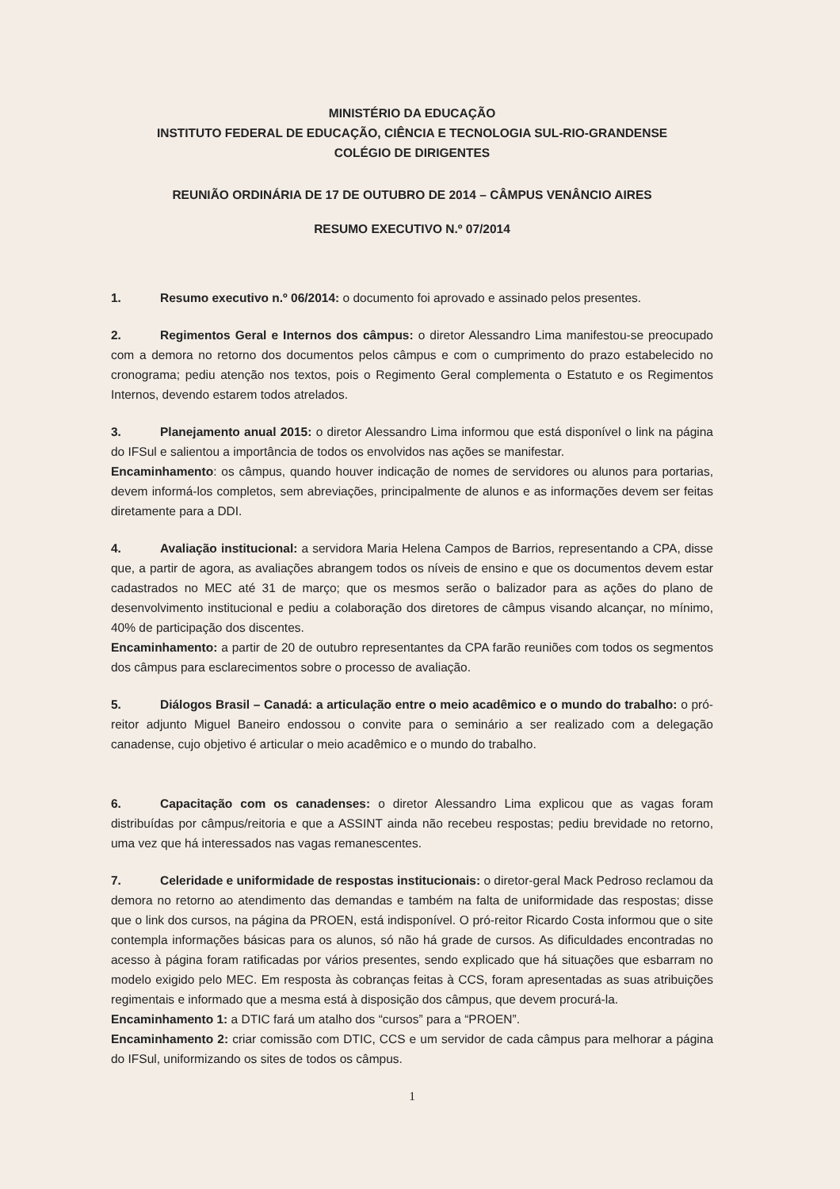MINISTÉRIO DA EDUCAÇÃO
INSTITUTO FEDERAL DE EDUCAÇÃO, CIÊNCIA E TECNOLOGIA SUL-RIO-GRANDENSE
COLÉGIO DE DIRIGENTES
REUNIÃO ORDINÁRIA DE 17 DE OUTUBRO DE 2014 – CÂMPUS VENÂNCIO AIRES
RESUMO EXECUTIVO N.º 07/2014
1. Resumo executivo n.º 06/2014: o documento foi aprovado e assinado pelos presentes.
2. Regimentos Geral e Internos dos câmpus: o diretor Alessandro Lima manifestou-se preocupado com a demora no retorno dos documentos pelos câmpus e com o cumprimento do prazo estabelecido no cronograma; pediu atenção nos textos, pois o Regimento Geral complementa o Estatuto e os Regimentos Internos, devendo estarem todos atrelados.
3. Planejamento anual 2015: o diretor Alessandro Lima informou que está disponível o link na página do IFSul e salientou a importância de todos os envolvidos nas ações se manifestar.
Encaminhamento: os câmpus, quando houver indicação de nomes de servidores ou alunos para portarias, devem informá-los completos, sem abreviações, principalmente de alunos e as informações devem ser feitas diretamente para a DDI.
4. Avaliação institucional: a servidora Maria Helena Campos de Barrios, representando a CPA, disse que, a partir de agora, as avaliações abrangem todos os níveis de ensino e que os documentos devem estar cadastrados no MEC até 31 de março; que os mesmos serão o balizador para as ações do plano de desenvolvimento institucional e pediu a colaboração dos diretores de câmpus visando alcançar, no mínimo, 40% de participação dos discentes.
Encaminhamento: a partir de 20 de outubro representantes da CPA farão reuniões com todos os segmentos dos câmpus para esclarecimentos sobre o processo de avaliação.
5. Diálogos Brasil – Canadá: a articulação entre o meio acadêmico e o mundo do trabalho: o pró-reitor adjunto Miguel Baneiro endossou o convite para o seminário a ser realizado com a delegação canadense, cujo objetivo é articular o meio acadêmico e o mundo do trabalho.
6. Capacitação com os canadenses: o diretor Alessandro Lima explicou que as vagas foram distribuídas por câmpus/reitoria e que a ASSINT ainda não recebeu respostas; pediu brevidade no retorno, uma vez que há interessados nas vagas remanescentes.
7. Celeridade e uniformidade de respostas institucionais: o diretor-geral Mack Pedroso reclamou da demora no retorno ao atendimento das demandas e também na falta de uniformidade das respostas; disse que o link dos cursos, na página da PROEN, está indisponível. O pró-reitor Ricardo Costa informou que o site contempla informações básicas para os alunos, só não há grade de cursos. As dificuldades encontradas no acesso à página foram ratificadas por vários presentes, sendo explicado que há situações que esbarram no modelo exigido pelo MEC. Em resposta às cobranças feitas à CCS, foram apresentadas as suas atribuições regimentais e informado que a mesma está à disposição dos câmpus, que devem procurá-la.
Encaminhamento 1: a DTIC fará um atalho dos “cursos” para a “PROEN”.
Encaminhamento 2: criar comissão com DTIC, CCS e um servidor de cada câmpus para melhorar a página do IFSul, uniformizando os sites de todos os câmpus.
1